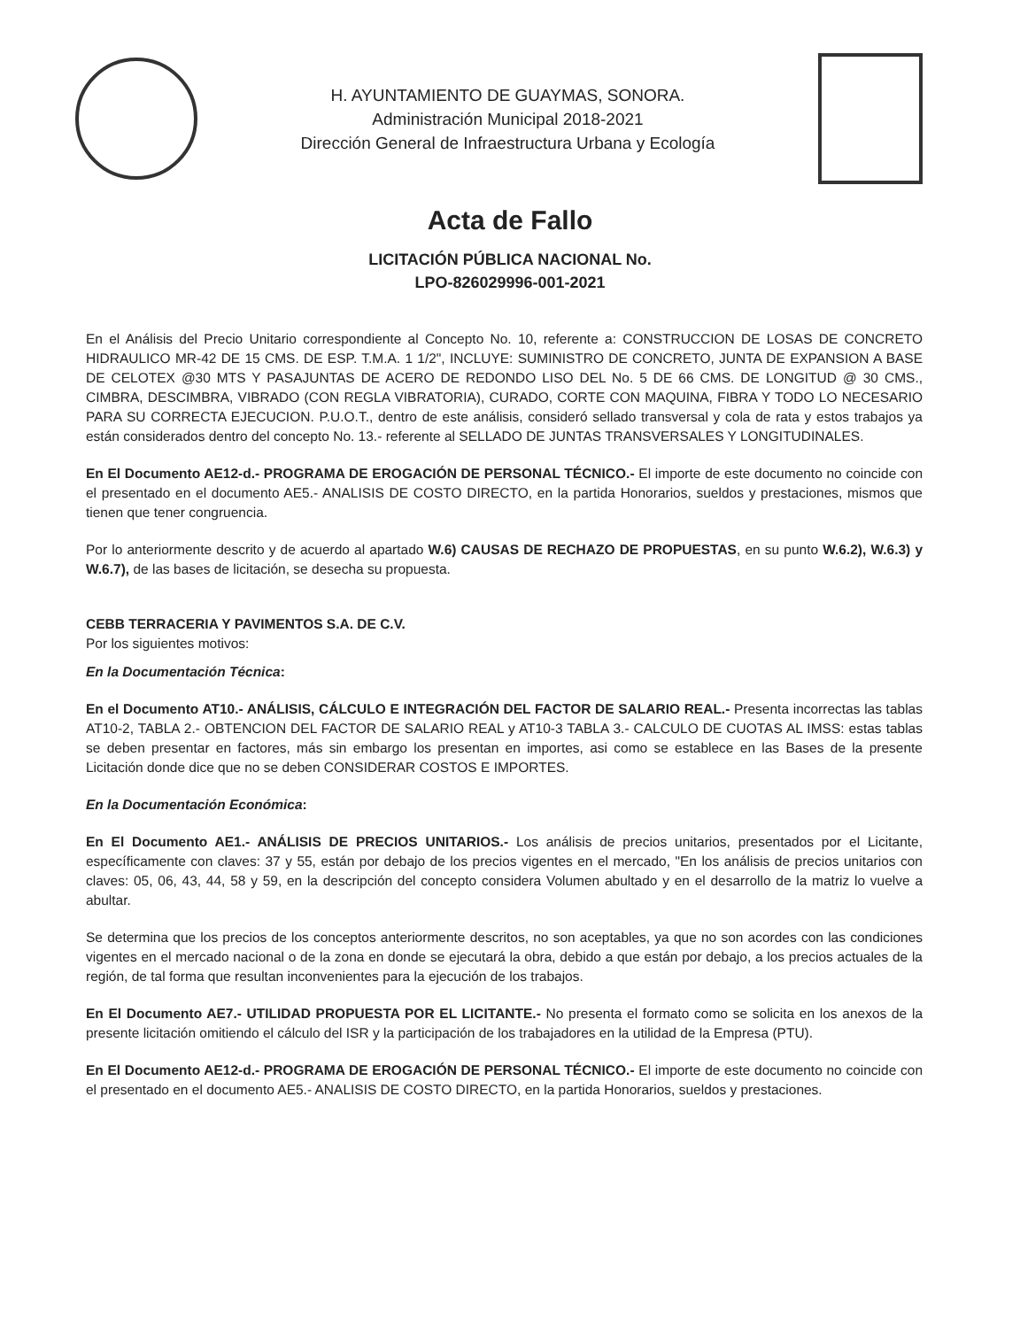H. AYUNTAMIENTO DE GUAYMAS, SONORA.
Administración Municipal 2018-2021
Dirección General de Infraestructura Urbana y Ecología
Acta de Fallo
LICITACIÓN PÚBLICA NACIONAL No.
LPO-826029996-001-2021
En el Análisis del Precio Unitario correspondiente al Concepto No. 10, referente a: CONSTRUCCION DE LOSAS DE CONCRETO HIDRAULICO MR-42 DE 15 CMS. DE ESP. T.M.A. 1 1/2", INCLUYE: SUMINISTRO DE CONCRETO, JUNTA DE EXPANSION A BASE DE CELOTEX @30 MTS Y PASAJUNTAS DE ACERO DE REDONDO LISO DEL No. 5 DE 66 CMS. DE LONGITUD @ 30 CMS., CIMBRA, DESCIMBRA, VIBRADO (CON REGLA VIBRATORIA), CURADO, CORTE CON MAQUINA, FIBRA Y TODO LO NECESARIO PARA SU CORRECTA EJECUCION. P.U.O.T., dentro de este análisis, consideró sellado transversal y cola de rata y estos trabajos ya están considerados dentro del concepto No. 13.- referente al SELLADO DE JUNTAS TRANSVERSALES Y LONGITUDINALES.
En El Documento AE12-d.- PROGRAMA DE EROGACIÓN DE PERSONAL TÉCNICO.- El importe de este documento no coincide con el presentado en el documento AE5.- ANALISIS DE COSTO DIRECTO, en la partida Honorarios, sueldos y prestaciones, mismos que tienen que tener congruencia.
Por lo anteriormente descrito y de acuerdo al apartado W.6) CAUSAS DE RECHAZO DE PROPUESTAS, en su punto W.6.2), W.6.3) y W.6.7), de las bases de licitación, se desecha su propuesta.
CEBB TERRACERIA Y PAVIMENTOS S.A. DE C.V.
Por los siguientes motivos:
En la Documentación Técnica:
En el Documento AT10.- ANÁLISIS, CÁLCULO E INTEGRACIÓN DEL FACTOR DE SALARIO REAL.- Presenta incorrectas las tablas AT10-2, TABLA 2.- OBTENCION DEL FACTOR DE SALARIO REAL y AT10-3 TABLA 3.- CALCULO DE CUOTAS AL IMSS: estas tablas se deben presentar en factores, más sin embargo los presentan en importes, asi como se establece en las Bases de la presente Licitación donde dice que no se deben CONSIDERAR COSTOS E IMPORTES.
En la Documentación Económica:
En El Documento AE1.- ANÁLISIS DE PRECIOS UNITARIOS.- Los análisis de precios unitarios, presentados por el Licitante, específicamente con claves: 37 y 55, están por debajo de los precios vigentes en el mercado, "En los análisis de precios unitarios con claves: 05, 06, 43, 44, 58 y 59, en la descripción del concepto considera Volumen abultado y en el desarrollo de la matriz lo vuelve a abultar.
Se determina que los precios de los conceptos anteriormente descritos, no son aceptables, ya que no son acordes con las condiciones vigentes en el mercado nacional o de la zona en donde se ejecutará la obra, debido a que están por debajo, a los precios actuales de la región, de tal forma que resultan inconvenientes para la ejecución de los trabajos.
En El Documento AE7.- UTILIDAD PROPUESTA POR EL LICITANTE.- No presenta el formato como se solicita en los anexos de la presente licitación omitiendo el cálculo del ISR y la participación de los trabajadores en la utilidad de la Empresa (PTU).
En El Documento AE12-d.- PROGRAMA DE EROGACIÓN DE PERSONAL TÉCNICO.- El importe de este documento no coincide con el presentado en el documento AE5.- ANALISIS DE COSTO DIRECTO, en la partida Honorarios, sueldos y prestaciones.